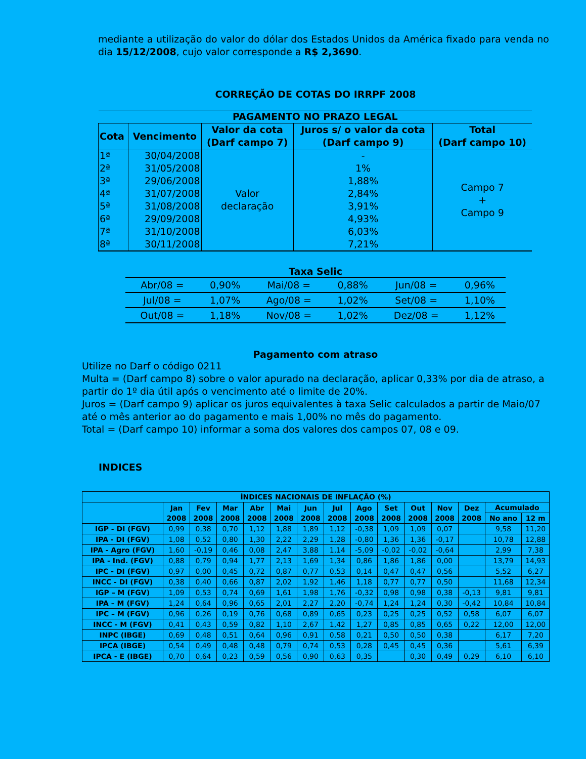mediante a utilização do valor do dólar dos Estados Unidos da América fixado para venda no dia 15/12/2008, cujo valor corresponde a R$ 2,3690.
CORREÇÃO DE COTAS DO IRRPF 2008
| PAGAMENTO NO PRAZO LEGAL | | | | |
| --- | --- | --- | --- | --- |
| Cota | Vencimento | Valor da cota (Darf campo 7) | Juros s/ o valor da cota (Darf campo 9) | Total (Darf campo 10) |
| 1ª | 30/04/2008 | Valor declaração | - | Campo 7 + Campo 9 |
| 2ª | 31/05/2008 | | 1% | |
| 3ª | 29/06/2008 | | 1,88% | |
| 4ª | 31/07/2008 | | 2,84% | |
| 5ª | 31/08/2008 | | 3,91% | |
| 6ª | 29/09/2008 | | 4,93% | |
| 7ª | 31/10/2008 | | 6,03% | |
| 8ª | 30/11/2008 | | 7,21% | |
Taxa Selic
| Abr/08 = | 0,90% | Mai/08 = | 0,88% | Jun/08 = | 0,96% |
| Jul/08 = | 1,07% | Ago/08 = | 1,02% | Set/08 = | 1,10% |
| Out/08 = | 1,18% | Nov/08 = | 1,02% | Dez/08 = | 1,12% |
Pagamento com atraso
Utilize no Darf o código 0211
Multa = (Darf campo 8) sobre o valor apurado na declaração, aplicar 0,33% por dia de atraso, a partir do 1º dia útil após o vencimento até o limite de 20%.
Juros = (Darf campo 9) aplicar os juros equivalentes à taxa Selic calculados a partir de Maio/07 até o mês anterior ao do pagamento e mais 1,00% no mês do pagamento.
Total = (Darf campo 10) informar a soma dos valores dos campos 07, 08 e 09.
INDICES
| ÍNDICES NACIONAIS DE INFLAÇÃO (%) | | | | | | | | | | | | | | |
| --- | --- | --- | --- | --- | --- | --- | --- | --- | --- | --- | --- | --- | --- | --- |
| | Jan 2008 | Fev 2008 | Mar 2008 | Abr 2008 | Mai 2008 | Jun 2008 | Jul 2008 | Ago 2008 | Set 2008 | Out 2008 | Nov 2008 | Dez 2008 | Acumulado | |
| | | | | | | | | | | | | | No ano | 12 m |
| IGP - DI (FGV) | 0,99 | 0,38 | 0,70 | 1,12 | 1,88 | 1,89 | 1,12 | -0,38 | 1,09 | 1,09 | 0,07 | | 9,58 | 11,20 |
| IPA - DI (FGV) | 1,08 | 0,52 | 0,80 | 1,30 | 2,22 | 2,29 | 1,28 | -0,80 | 1,36 | 1,36 | -0,17 | | 10,78 | 12,88 |
| IPA - Agro (FGV) | 1,60 | -0,19 | 0,46 | 0,08 | 2,47 | 3,88 | 1,14 | -5,09 | -0,02 | -0,02 | -0,64 | | 2,99 | 7,38 |
| IPA - Ind. (FGV) | 0,88 | 0,79 | 0,94 | 1,77 | 2,13 | 1,69 | 1,34 | 0,86 | 1,86 | 1,86 | 0,00 | | 13,79 | 14,93 |
| IPC - DI (FGV) | 0,97 | 0,00 | 0,45 | 0,72 | 0,87 | 0,77 | 0,53 | 0,14 | 0,47 | 0,47 | 0,56 | | 5,52 | 6,27 |
| INCC - DI (FGV) | 0,38 | 0,40 | 0,66 | 0,87 | 2,02 | 1,92 | 1,46 | 1,18 | 0,77 | 0,77 | 0,50 | | 11,68 | 12,34 |
| IGP – M (FGV) | 1,09 | 0,53 | 0,74 | 0,69 | 1,61 | 1,98 | 1,76 | -0,32 | 0,98 | 0,98 | 0,38 | -0,13 | 9,81 | 9,81 |
| IPA – M (FGV) | 1,24 | 0,64 | 0,96 | 0,65 | 2,01 | 2,27 | 2,20 | -0,74 | 1,24 | 1,24 | 0,30 | -0,42 | 10,84 | 10,84 |
| IPC – M (FGV) | 0,96 | 0,26 | 0,19 | 0,76 | 0,68 | 0,89 | 0,65 | 0,23 | 0,25 | 0,25 | 0,52 | 0,58 | 6,07 | 6,07 |
| INCC - M (FGV) | 0,41 | 0,43 | 0,59 | 0,82 | 1,10 | 2,67 | 1,42 | 1,27 | 0,85 | 0,85 | 0,65 | 0,22 | 12,00 | 12,00 |
| INPC (IBGE) | 0,69 | 0,48 | 0,51 | 0,64 | 0,96 | 0,91 | 0,58 | 0,21 | 0,50 | 0,50 | 0,38 | | 6,17 | 7,20 |
| IPCA (IBGE) | 0,54 | 0,49 | 0,48 | 0,48 | 0,79 | 0,74 | 0,53 | 0,28 | 0,45 | 0,45 | 0,36 | | 5,61 | 6,39 |
| IPCA - E (IBGE) | 0,70 | 0,64 | 0,23 | 0,59 | 0,56 | 0,90 | 0,63 | 0,35 | | 0,30 | 0,49 | 0,29 | 6,10 | 6,10 |